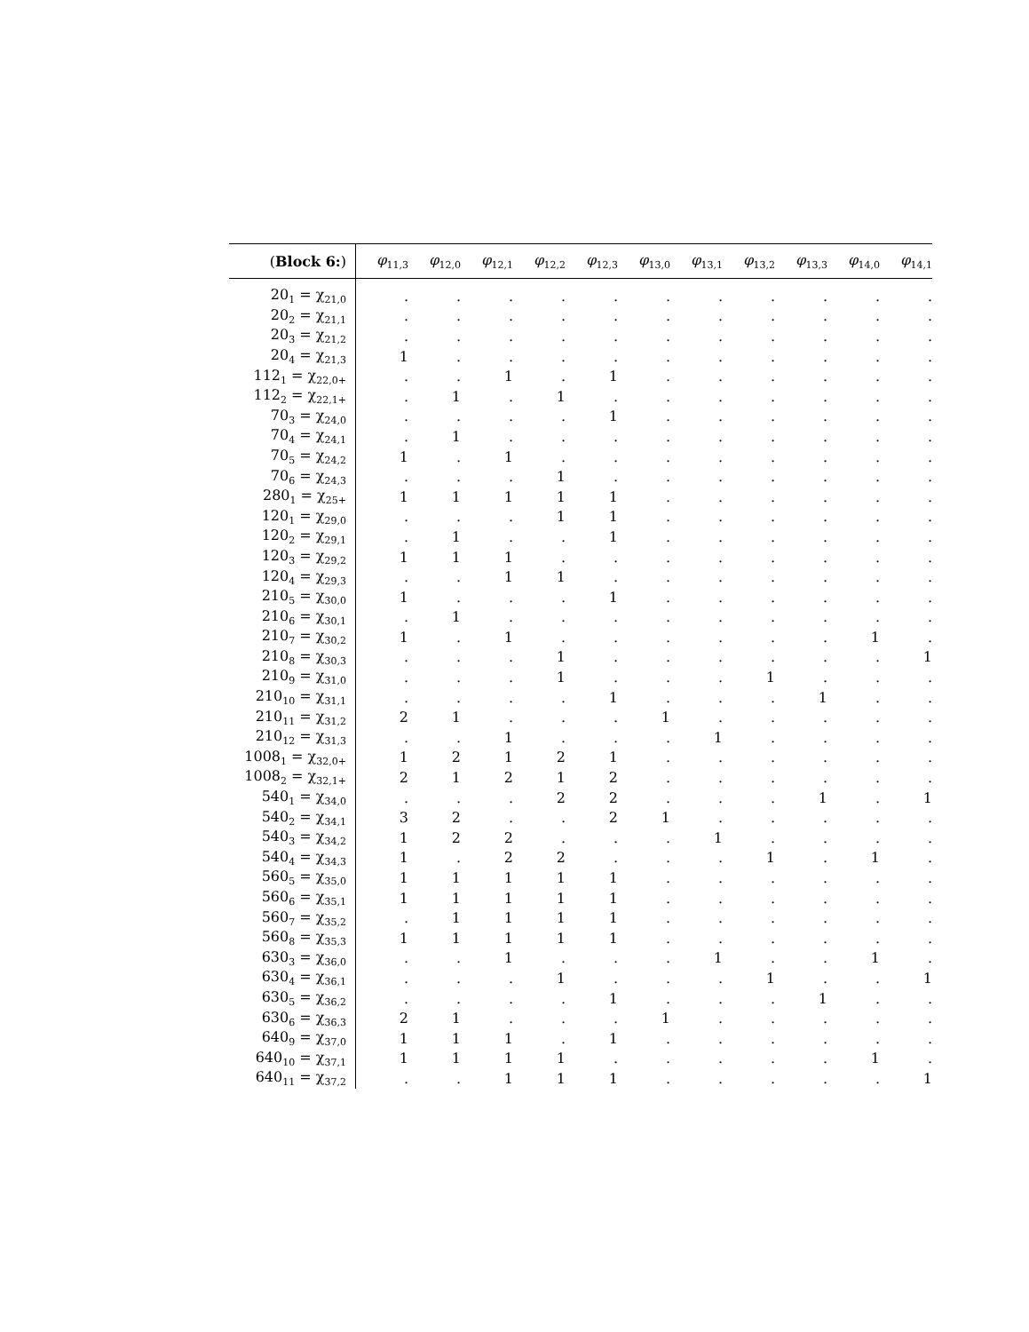| ( Block 6: ) | φ<sub>11,3</sub> | φ<sub>12,0</sub> | φ<sub>12,1</sub> | φ<sub>12,2</sub> | φ<sub>12,3</sub> | φ<sub>13,0</sub> | φ<sub>13,1</sub> | φ<sub>13,2</sub> | φ<sub>13,3</sub> | φ<sub>14,0</sub> | φ<sub>14,1</sub> |
| --- | --- | --- | --- | --- | --- | --- | --- | --- | --- | --- | --- |
| 20<sub>1</sub> = χ<sub>21,0</sub> | . | . | . | . | . | . | . | . | . | . | . |
| 20<sub>2</sub> = χ<sub>21,1</sub> | . | . | . | . | . | . | . | . | . | . | . |
| 20<sub>3</sub> = χ<sub>21,2</sub> | . | . | . | . | . | . | . | . | . | . | . |
| 20<sub>4</sub> = χ<sub>21,3</sub> | 1 | . | . | . | . | . | . | . | . | . | . |
| 112<sub>1</sub> = χ<sub>22,0+</sub> | . | . | 1 | . | 1 | . | . | . | . | . | . |
| 112<sub>2</sub> = χ<sub>22,1+</sub> | . | 1 | . | 1 | . | . | . | . | . | . | . |
| 70<sub>3</sub> = χ<sub>24,0</sub> | . | . | . | . | 1 | . | . | . | . | . | . |
| 70<sub>4</sub> = χ<sub>24,1</sub> | . | 1 | . | . | . | . | . | . | . | . | . |
| 70<sub>5</sub> = χ<sub>24,2</sub> | 1 | . | 1 | . | . | . | . | . | . | . | . |
| 70<sub>6</sub> = χ<sub>24,3</sub> | . | . | . | 1 | . | . | . | . | . | . | . |
| 280<sub>1</sub> = χ<sub>25+</sub> | 1 | 1 | 1 | 1 | 1 | . | . | . | . | . | . |
| 120<sub>1</sub> = χ<sub>29,0</sub> | . | . | . | 1 | 1 | . | . | . | . | . | . |
| 120<sub>2</sub> = χ<sub>29,1</sub> | . | 1 | . | . | 1 | . | . | . | . | . | . |
| 120<sub>3</sub> = χ<sub>29,2</sub> | 1 | 1 | 1 | . | . | . | . | . | . | . | . |
| 120<sub>4</sub> = χ<sub>29,3</sub> | . | . | 1 | 1 | . | . | . | . | . | . | . |
| 210<sub>5</sub> = χ<sub>30,0</sub> | 1 | . | . | . | 1 | . | . | . | . | . | . |
| 210<sub>6</sub> = χ<sub>30,1</sub> | . | 1 | . | . | . | . | . | . | . | . | . |
| 210<sub>7</sub> = χ<sub>30,2</sub> | 1 | . | 1 | . | . | . | . | . | . | 1 | . |
| 210<sub>8</sub> = χ<sub>30,3</sub> | . | . | . | 1 | . | . | . | . | . | . | 1 |
| 210<sub>9</sub> = χ<sub>31,0</sub> | . | . | . | 1 | . | . | . | 1 | . | . | . |
| 210<sub>10</sub> = χ<sub>31,1</sub> | . | . | . | . | 1 | . | . | . | 1 | . | . |
| 210<sub>11</sub> = χ<sub>31,2</sub> | 2 | 1 | . | . | . | 1 | . | . | . | . | . |
| 210<sub>12</sub> = χ<sub>31,3</sub> | . | . | 1 | . | . | . | 1 | . | . | . | . |
| 1008<sub>1</sub> = χ<sub>32,0+</sub> | 1 | 2 | 1 | 2 | 1 | . | . | . | . | . | . |
| 1008<sub>2</sub> = χ<sub>32,1+</sub> | 2 | 1 | 2 | 1 | 2 | . | . | . | . | . | . |
| 540<sub>1</sub> = χ<sub>34,0</sub> | . | . | . | 2 | 2 | . | . | . | 1 | . | 1 |
| 540<sub>2</sub> = χ<sub>34,1</sub> | 3 | 2 | . | . | 2 | 1 | . | . | . | . | . |
| 540<sub>3</sub> = χ<sub>34,2</sub> | 1 | 2 | 2 | . | . | . | 1 | . | . | . | . |
| 540<sub>4</sub> = χ<sub>34,3</sub> | 1 | . | 2 | 2 | . | . | . | 1 | . | 1 | . |
| 560<sub>5</sub> = χ<sub>35,0</sub> | 1 | 1 | 1 | 1 | 1 | . | . | . | . | . | . |
| 560<sub>6</sub> = χ<sub>35,1</sub> | 1 | 1 | 1 | 1 | 1 | . | . | . | . | . | . |
| 560<sub>7</sub> = χ<sub>35,2</sub> | . | 1 | 1 | 1 | 1 | . | . | . | . | . | . |
| 560<sub>8</sub> = χ<sub>35,3</sub> | 1 | 1 | 1 | 1 | 1 | . | . | . | . | . | . |
| 630<sub>3</sub> = χ<sub>36,0</sub> | . | . | 1 | . | . | . | 1 | . | . | 1 | . |
| 630<sub>4</sub> = χ<sub>36,1</sub> | . | . | . | 1 | . | . | . | 1 | . | . | 1 |
| 630<sub>5</sub> = χ<sub>36,2</sub> | . | . | . | . | 1 | . | . | . | 1 | . | . |
| 630<sub>6</sub> = χ<sub>36,3</sub> | 2 | 1 | . | . | . | 1 | . | . | . | . | . |
| 640<sub>9</sub> = χ<sub>37,0</sub> | 1 | 1 | 1 | . | 1 | . | . | . | . | . | . |
| 640<sub>10</sub> = χ<sub>37,1</sub> | 1 | 1 | 1 | 1 | . | . | . | . | . | 1 | . |
| 640<sub>11</sub> = χ<sub>37,2</sub> | . | . | 1 | 1 | 1 | . | . | . | . | . | 1 |